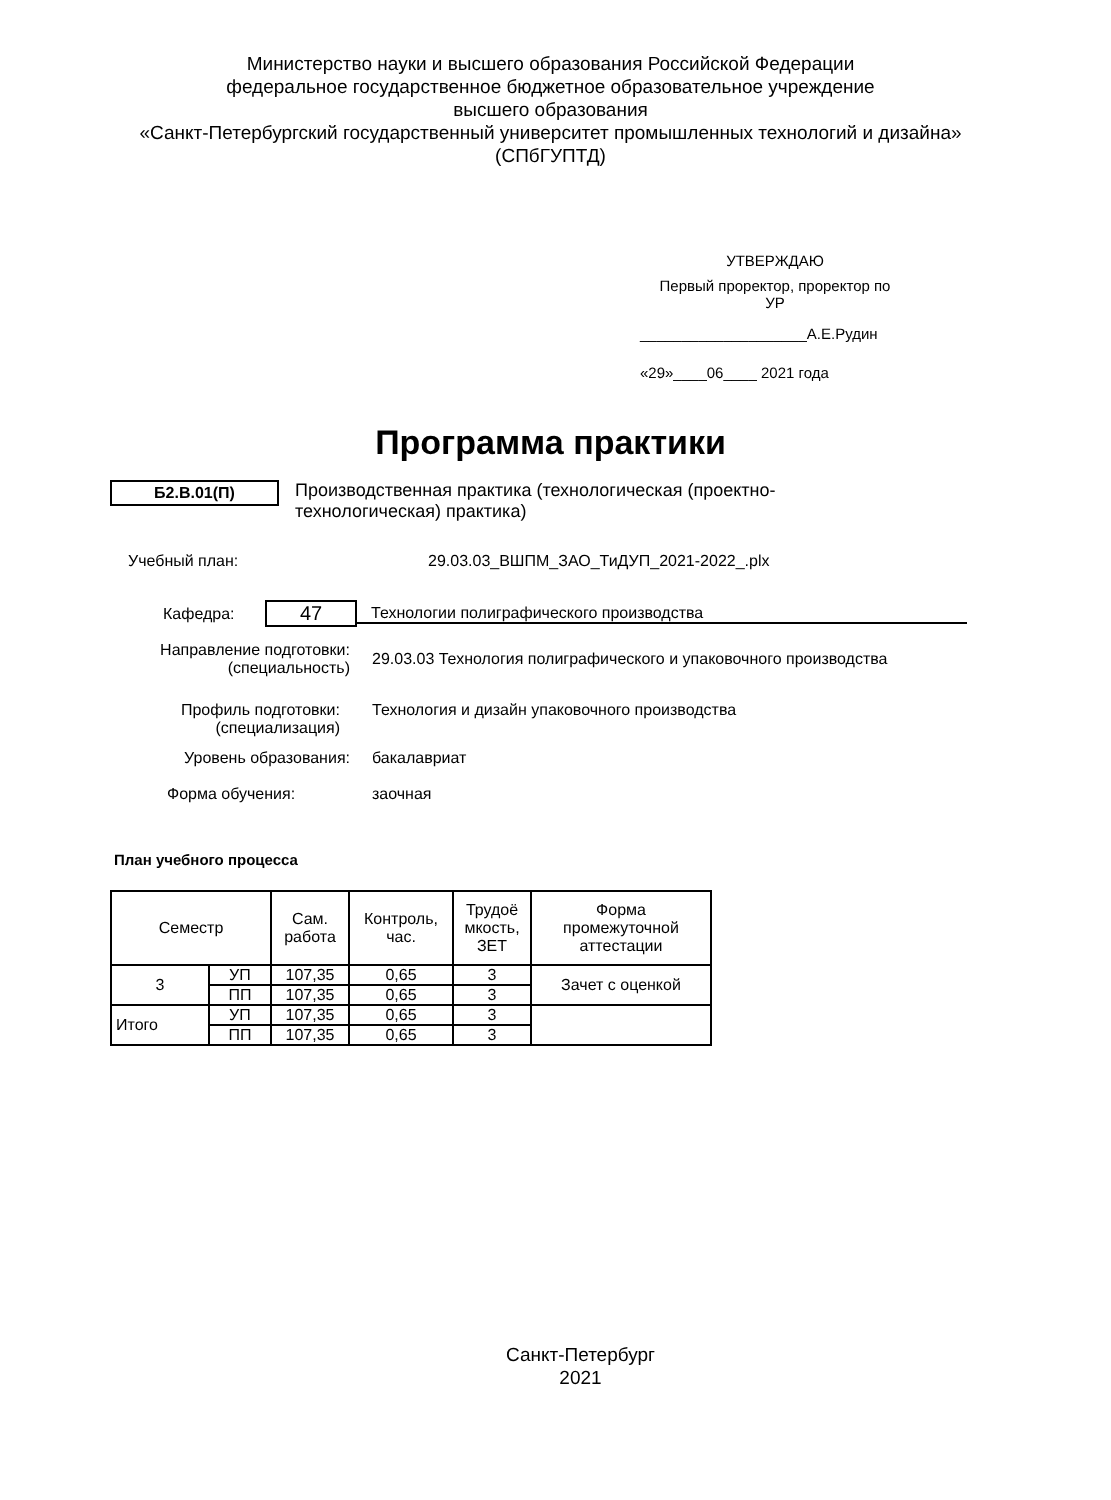Министерство науки и высшего образования Российской Федерации
федеральное государственное бюджетное образовательное учреждение
высшего образования
«Санкт-Петербургский государственный университет промышленных технологий и дизайна»
(СПбГУПТД)
УТВЕРЖДАЮ
Первый проректор, проректор по
УР
____________________А.Е.Рудин
«29»____06____ 2021 года
Программа практики
Б2.В.01(П)
Производственная практика (технологическая (проектно-технологическая) практика)
Учебный план: 29.03.03_ВШПМ_ЗАО_ТиДУП_2021-2022_.plx
Кафедра: 47 Технологии полиграфического производства
Направление подготовки:
(специальность) 29.03.03 Технология полиграфического и упаковочного производства
Профиль подготовки:
(специализация) Технология и дизайн упаковочного производства
Уровень образования: бакалавриат
Форма обучения: заочная
План учебного процесса
| Семестр | | Сам. работа | Контроль, час. | Трудоё мкость, ЗЕТ | Форма промежуточной аттестации |
| --- | --- | --- | --- | --- | --- |
| 3 | УП | 107,35 | 0,65 | 3 | Зачет с оценкой |
| | ПП | 107,35 | 0,65 | 3 | |
| Итого | УП | 107,35 | 0,65 | 3 | |
| | ПП | 107,35 | 0,65 | 3 | |
Санкт-Петербург
2021